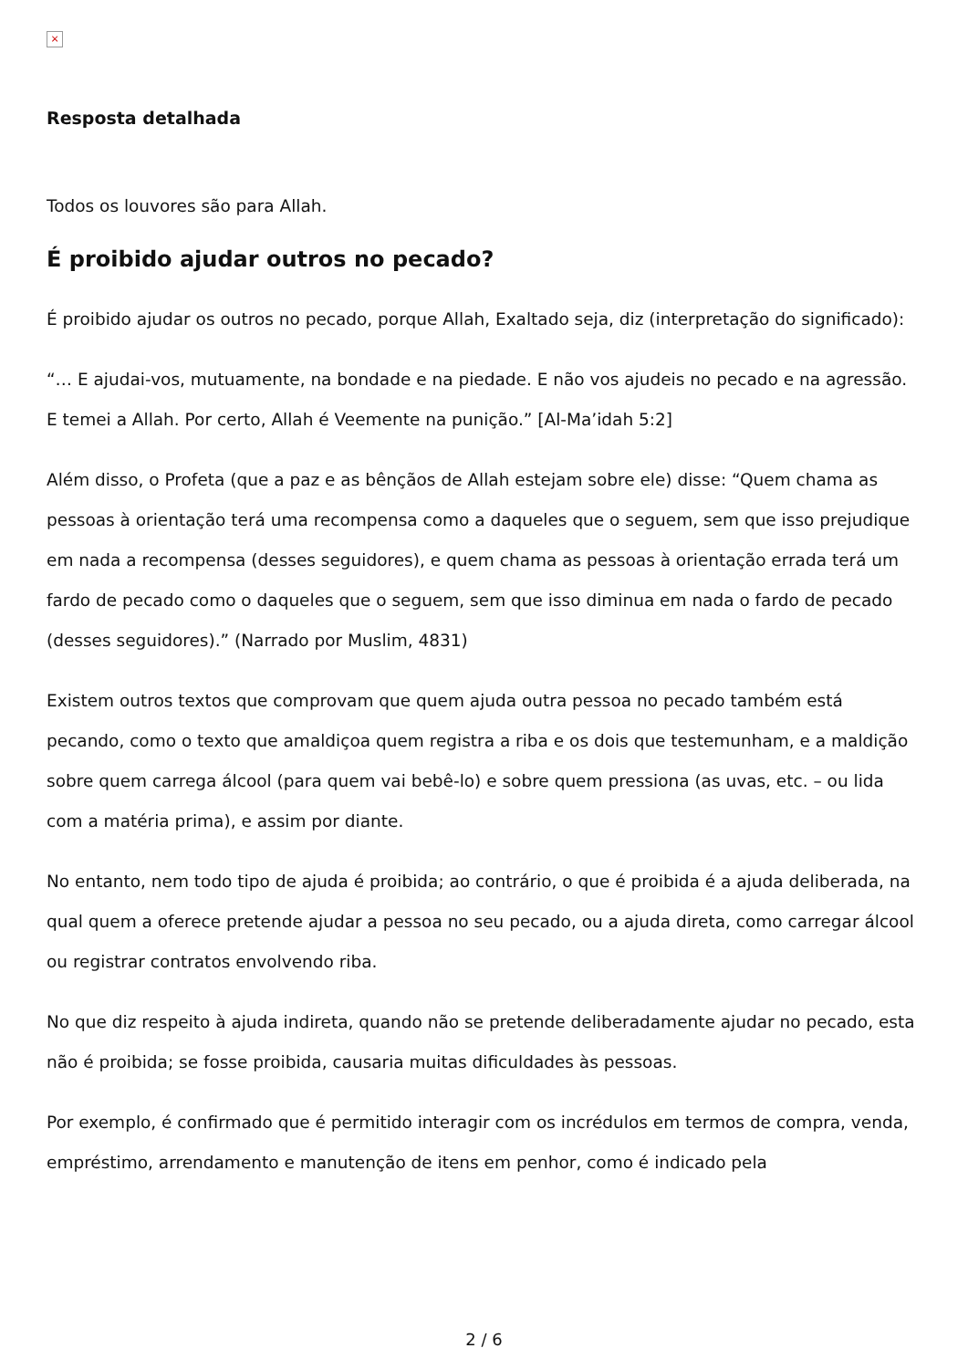×
Resposta detalhada
Todos os louvores são para Allah.
É proibido ajudar outros no pecado?
É proibido ajudar os outros no pecado, porque Allah, Exaltado seja, diz (interpretação do significado):
“… E ajudai-vos, mutuamente, na bondade e na piedade. E não vos ajudeis no pecado e na agressão. E temei a Allah. Por certo, Allah é Veemente na punição.” [Al-Ma’idah 5:2]
Além disso, o Profeta (que a paz e as bênçãos de Allah estejam sobre ele) disse: “Quem chama as pessoas à orientação terá uma recompensa como a daqueles que o seguem, sem que isso prejudique em nada a recompensa (desses seguidores), e quem chama as pessoas à orientação errada terá um fardo de pecado como o daqueles que o seguem, sem que isso diminua em nada o fardo de pecado (desses seguidores).” (Narrado por Muslim, 4831)
Existem outros textos que comprovam que quem ajuda outra pessoa no pecado também está pecando, como o texto que amaldiçoa quem registra a riba e os dois que testemunham, e a maldição sobre quem carrega álcool (para quem vai bebê-lo) e sobre quem pressiona (as uvas, etc. – ou lida com a matéria prima), e assim por diante.
No entanto, nem todo tipo de ajuda é proibida; ao contrário, o que é proibida é a ajuda deliberada, na qual quem a oferece pretende ajudar a pessoa no seu pecado, ou a ajuda direta, como carregar álcool ou registrar contratos envolvendo riba.
No que diz respeito à ajuda indireta, quando não se pretende deliberadamente ajudar no pecado, esta não é proibida; se fosse proibida, causaria muitas dificuldades às pessoas.
Por exemplo, é confirmado que é permitido interagir com os incrédulos em termos de compra, venda, empréstimo, arrendamento e manutenção de itens em penhor, como é indicado pela
2 / 6